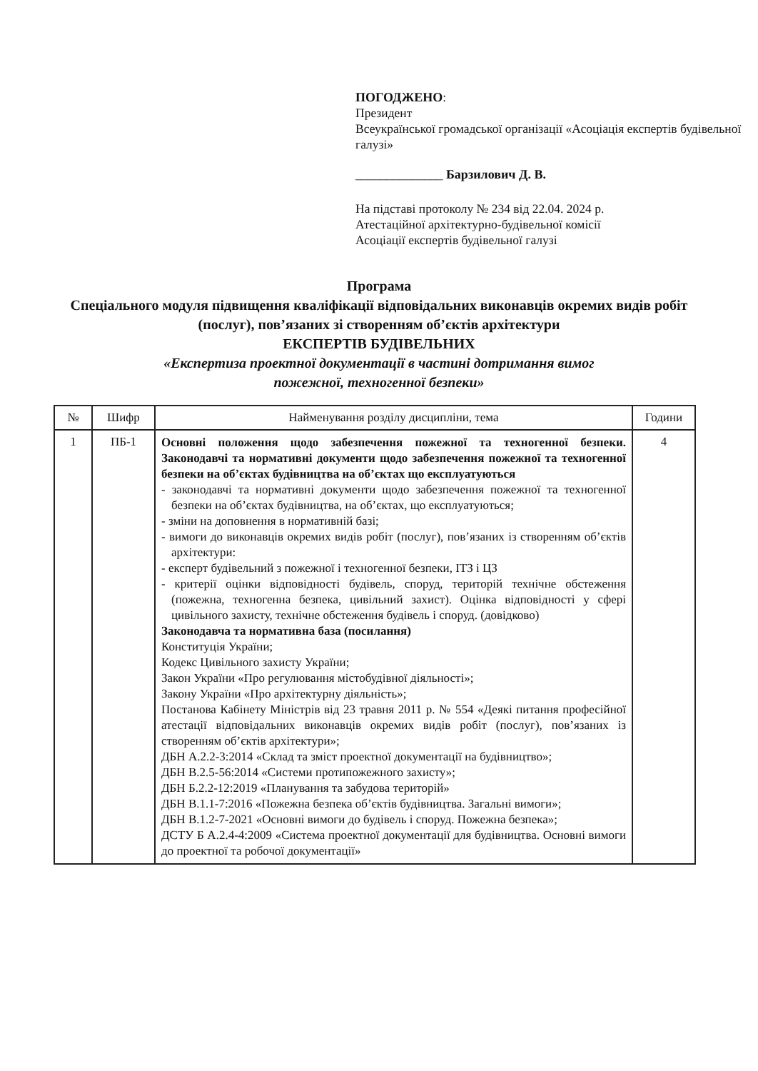ПОГОДЖЕНО:
Президент
Всеукраїнської громадської організації «Асоціація експертів будівельної галузі»
______________ Барзилович Д. В.
На підставі протоколу № 234 від 22.04. 2024 р.
Атестаційної архітектурно-будівельної комісії
Асоціації експертів будівельної галузі
Програма
Спеціального модуля підвищення кваліфікації відповідальних виконавців окремих видів робіт (послуг), пов’язаних зі створенням об’єктів архітектури
ЕКСПЕРТІВ БУДІВЕЛЬНИХ
«Експертиза проектної документації в частині дотримання вимог пожежної, техногенної безпеки»
| № | Шифр | Найменування розділу дисципліни, тема | Години |
| --- | --- | --- | --- |
| 1 | ПБ-1 | Основні положення щодо забезпечення пожежної та техногенної безпеки. Законодавчі та нормативні документи щодо забезпечення пожежної та техногенної безпеки на об’єктах будівництва на об’єктах що експлуатуються - законодавчі та нормативні документи щодо забезпечення пожежної та техногенної безпеки на об’єктах будівництва, на об’єктах, що експлуатуються; - зміни на доповнення в нормативній базі; - вимоги до виконавців окремих видів робіт (послуг), пов’язаних із створенням об’єктів архітектури: - експерт будівельний з пожежної і техногенної безпеки, ІТЗ і ЦЗ - критерії оцінки відповідності будівель, споруд, територій технічне обстеження (пожежна, техногенна безпека, цивільний захист). Оцінка відповідності у сфері цивільного захисту, технічне обстеження будівель і споруд. (довідково) Законодавча та нормативна база (посилання) Конституція України; Кодекс Цивільного захисту України; Закон України «Про регулювання містобудівної діяльності»; Закону України «Про архітектурну діяльність»; Постанова Кабінету Міністрів від 23 травня 2011 р. № 554 «Деякі питання професійної атестації відповідальних виконавців окремих видів робіт (послуг), пов’язаних із створенням об’єктів архітектури»; ДБН А.2.2-3:2014 «Склад та зміст проектної документації на будівництво»; ДБН В.2.5-56:2014 «Системи протипожежного захисту»; ДБН Б.2.2-12:2019 «Планування та забудова територій» ДБН В.1.1-7:2016 «Пожежна безпека об’єктів будівництва. Загальні вимоги»; ДБН В.1.2-7-2021 «Основні вимоги до будівель і споруд. Пожежна безпека»; ДСТУ Б А.2.4-4:2009 «Система проектної документації для будівництва. Основні вимоги до проектної та робочої документації» | 4 |